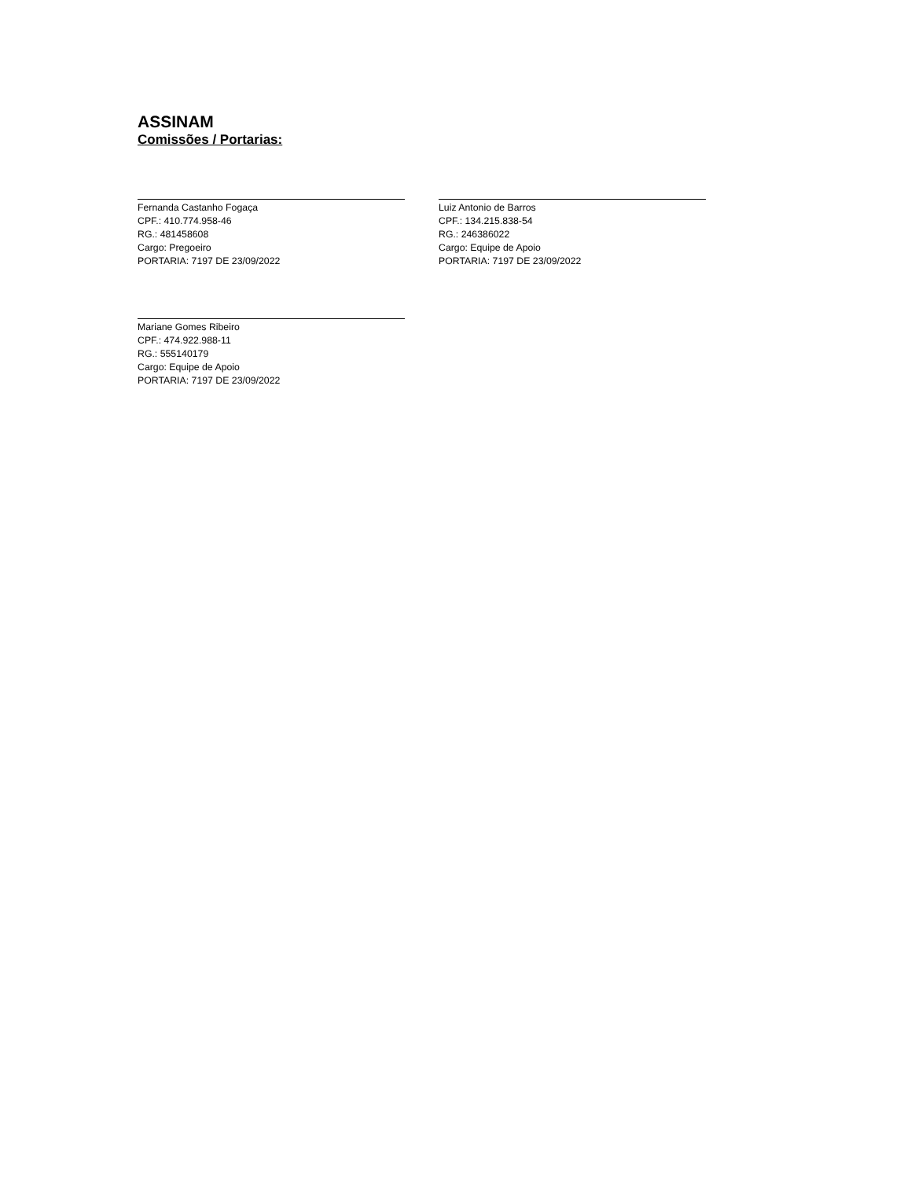ASSINAM
Comissões / Portarias:
Fernanda Castanho Fogaça
CPF.: 410.774.958-46
RG.: 481458608
Cargo: Pregoeiro
PORTARIA: 7197 DE 23/09/2022
Luiz Antonio de Barros
CPF.: 134.215.838-54
RG.: 246386022
Cargo: Equipe de Apoio
PORTARIA: 7197 DE 23/09/2022
Mariane Gomes Ribeiro
CPF.: 474.922.988-11
RG.: 555140179
Cargo: Equipe de Apoio
PORTARIA: 7197 DE 23/09/2022